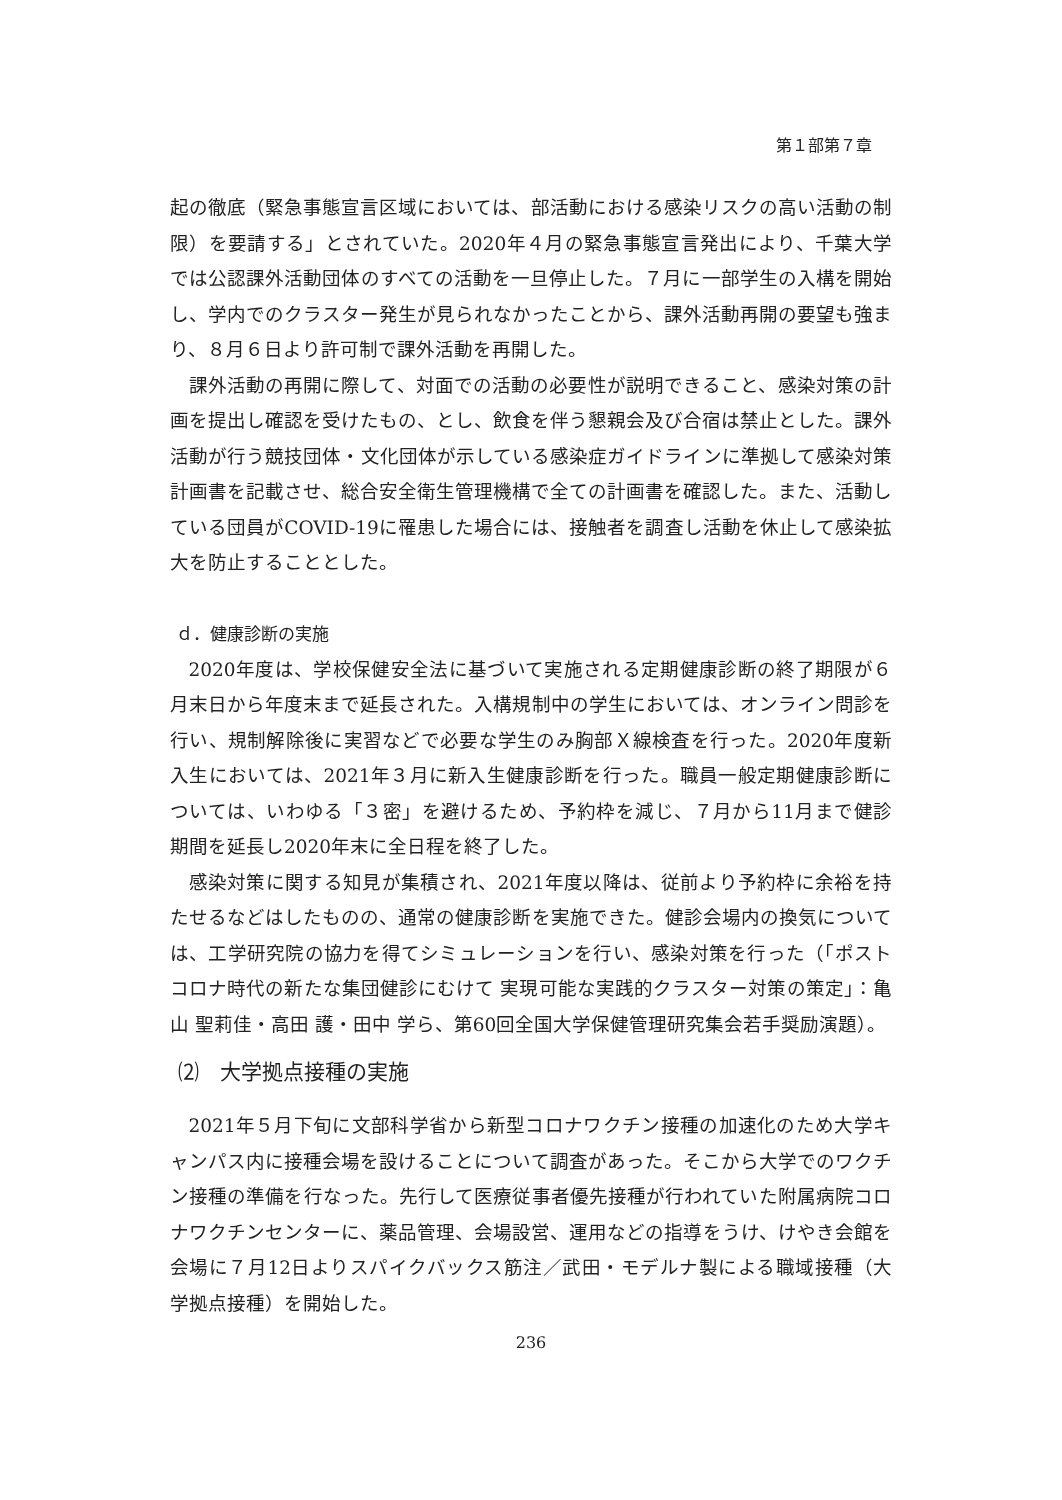第１部第７章
起の徹底（緊急事態宣言区域においては、部活動における感染リスクの高い活動の制限）を要請する」とされていた。2020年４月の緊急事態宣言発出により、千葉大学では公認課外活動団体のすべての活動を一旦停止した。７月に一部学生の入構を開始し、学内でのクラスター発生が見られなかったことから、課外活動再開の要望も強まり、８月６日より許可制で課外活動を再開した。
課外活動の再開に際して、対面での活動の必要性が説明できること、感染対策の計画を提出し確認を受けたもの、とし、飲食を伴う懇親会及び合宿は禁止とした。課外活動が行う競技団体・文化団体が示している感染症ガイドラインに準拠して感染対策計画書を記載させ、総合安全衛生管理機構で全ての計画書を確認した。また、活動している団員がCOVID-19に罹患した場合には、接触者を調査し活動を休止して感染拡大を防止することとした。
ｄ．健康診断の実施
2020年度は、学校保健安全法に基づいて実施される定期健康診断の終了期限が６月末日から年度末まで延長された。入構規制中の学生においては、オンライン問診を行い、規制解除後に実習などで必要な学生のみ胸部Ｘ線検査を行った。2020年度新入生においては、2021年３月に新入生健康診断を行った。職員一般定期健康診断については、いわゆる「３密」を避けるため、予約枠を減じ、７月から11月まで健診期間を延長し2020年末に全日程を終了した。
感染対策に関する知見が集積され、2021年度以降は、従前より予約枠に余裕を持たせるなどはしたものの、通常の健康診断を実施できた。健診会場内の換気については、工学研究院の協力を得てシミュレーションを行い、感染対策を行った（「ポストコロナ時代の新たな集団健診にむけて 実現可能な実践的クラスター対策の策定」：亀山 聖莉佳・高田 護・田中 学ら、第60回全国大学保健管理研究集会若手奨励演題）。
⑵　大学拠点接種の実施
2021年５月下旬に文部科学省から新型コロナワクチン接種の加速化のため大学キャンパス内に接種会場を設けることについて調査があった。そこから大学でのワクチン接種の準備を行なった。先行して医療従事者優先接種が行われていた附属病院コロナワクチンセンターに、薬品管理、会場設営、運用などの指導をうけ、けやき会館を会場に７月12日よりスパイクバックス筋注／武田・モデルナ製による職域接種（大学拠点接種）を開始した。
236